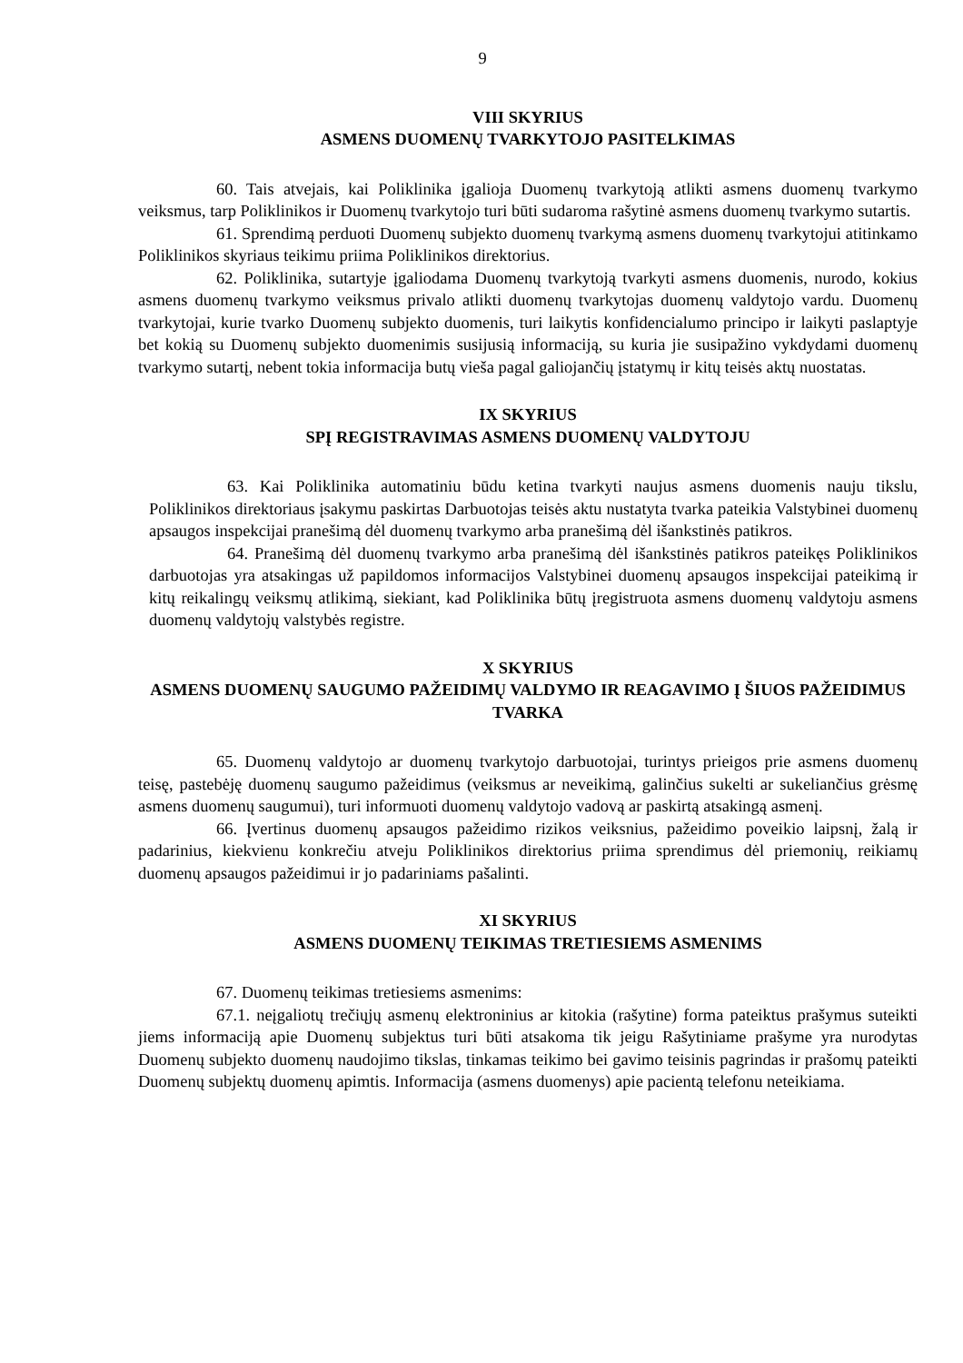9
VIII SKYRIUS
ASMENS DUOMENŲ TVARKYTOJO PASITELKIMAS
60. Tais atvejais, kai Poliklinika įgalioja Duomenų tvarkytoją atlikti asmens duomenų tvarkymo veiksmus, tarp Poliklinikos ir Duomenų tvarkytojo turi būti sudaroma rašytinė asmens duomenų tvarkymo sutartis.
61. Sprendimą perduoti Duomenų subjekto duomenų tvarkymą asmens duomenų tvarkytojui atitinkamo Poliklinikos skyriaus teikimu priima Poliklinikos direktorius.
62. Poliklinika, sutartyje įgaliodama Duomenų tvarkytoją tvarkyti asmens duomenis, nurodo, kokius asmens duomenų tvarkymo veiksmus privalo atlikti duomenų tvarkytojas duomenų valdytojo vardu. Duomenų tvarkytojai, kurie tvarko Duomenų subjekto duomenis, turi laikytis konfidencialumo principo ir laikyti paslaptyje bet kokią su Duomenų subjekto duomenimis susijusią informaciją, su kuria jie susipažino vykdydami duomenų tvarkymo sutartį, nebent tokia informacija butų vieša pagal galiojančių įstatymų ir kitų teisės aktų nuostatas.
IX SKYRIUS
SPĮ REGISTRAVIMAS ASMENS DUOMENŲ VALDYTOJU
63. Kai Poliklinika automatiniu būdu ketina tvarkyti naujus asmens duomenis nauju tikslu, Poliklinikos direktoriaus įsakymu paskirtas Darbuotojas teisės aktu nustatyta tvarka pateikia Valstybinei duomenų apsaugos inspekcijai pranešimą dėl duomenų tvarkymo arba pranešimą dėl išankstinės patikros.
64. Pranešimą dėl duomenų tvarkymo arba pranešimą dėl išankstinės patikros pateikęs Poliklinikos darbuotojas yra atsakingas už papildomos informacijos Valstybinei duomenų apsaugos inspekcijai pateikimą ir kitų reikalingų veiksmų atlikimą, siekiant, kad Poliklinika būtų įregistruota asmens duomenų valdytoju asmens duomenų valdytojų valstybės registre.
X SKYRIUS
ASMENS DUOMENŲ SAUGUMO PAŽEIDIMŲ VALDYMO IR REAGAVIMO Į ŠIUOS PAŽEIDIMUS TVARKA
65. Duomenų valdytojo ar duomenų tvarkytojo darbuotojai, turintys prieigos prie asmens duomenų teisę, pastebėję duomenų saugumo pažeidimus (veiksmus ar neveikimą, galinčius sukelti ar sukeliančius grėsmę asmens duomenų saugumui), turi informuoti duomenų valdytojo vadovą ar paskirtą atsakingą asmenį.
66. Įvertinus duomenų apsaugos pažeidimo rizikos veiksnius, pažeidimo poveikio laipsnį, žalą ir padarinius, kiekvienu konkrečiu atveju Poliklinikos direktorius priima sprendimus dėl priemonių, reikiamų duomenų apsaugos pažeidimui ir jo padariniams pašalinti.
XI SKYRIUS
ASMENS DUOMENŲ TEIKIMAS TRETIESIEMS ASMENIMS
67. Duomenų teikimas tretiesiems asmenims:
67.1. neįgaliotų trečiųjų asmenų elektroninius ar kitokia (rašytine) forma pateiktus prašymus suteikti jiems informaciją apie Duomenų subjektus turi būti atsakoma tik jeigu Rašytiniame prašyme yra nurodytas Duomenų subjekto duomenų naudojimo tikslas, tinkamas teikimo bei gavimo teisinis pagrindas ir prašomų pateikti Duomenų subjektų duomenų apimtis. Informacija (asmens duomenys) apie pacientą telefonu neteikiama.